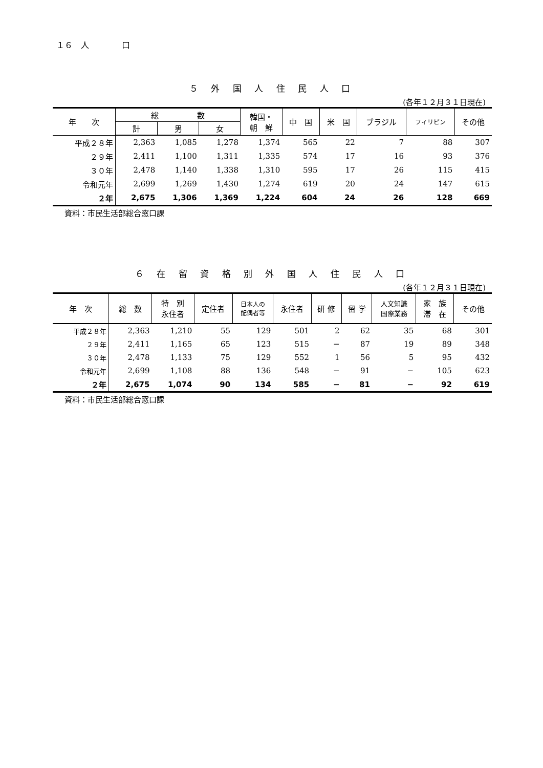１６　人　　　　口
５ 外 国 人 住 民 人 口
(各年１２月３１日現在)
| 年 次 | 総 数 | | | 韓国・ 朝 鮮 | 中 国 | 米 国 | ブラジル | フィリピン | その他 |
| --- | --- | --- | --- | --- | --- | --- | --- | --- | --- |
| | 計 | 男 | 女 | | | | | | |
| 平成２８年 | 2,363 | 1,085 | 1,278 | 1,374 | 565 | 22 | 7 | 88 | 307 |
| ２９年 | 2,411 | 1,100 | 1,311 | 1,335 | 574 | 17 | 16 | 93 | 376 |
| ３０年 | 2,478 | 1,140 | 1,338 | 1,310 | 595 | 17 | 26 | 115 | 415 |
| 令和元年 | 2,699 | 1,269 | 1,430 | 1,274 | 619 | 20 | 24 | 147 | 615 |
| ２年 | 2,675 | 1,306 | 1,369 | 1,224 | 604 | 24 | 26 | 128 | 669 |
資料：市民生活部総合窓口課
６ 在 留 資 格 別 外 国 人 住 民 人 口
(各年１２月３１日現在)
| 年 次 | 総 数 | 特 別 永住者 | 定住者 | 日本人の 配偶者等 | 永住者 | 研 修 | 留 学 | 人文知識 国際業務 | 家 族 滞 在 | その他 |
| --- | --- | --- | --- | --- | --- | --- | --- | --- | --- | --- |
| 平成２８年 | 2,363 | 1,210 | 55 | 129 | 501 | 2 | 62 | 35 | 68 | 301 |
| ２９年 | 2,411 | 1,165 | 65 | 123 | 515 | − | 87 | 19 | 89 | 348 |
| ３０年 | 2,478 | 1,133 | 75 | 129 | 552 | 1 | 56 | 5 | 95 | 432 |
| 令和元年 | 2,699 | 1,108 | 88 | 136 | 548 | − | 91 | − | 105 | 623 |
| ２年 | 2,675 | 1,074 | 90 | 134 | 585 | − | 81 | − | 92 | 619 |
資料：市民生活部総合窓口課